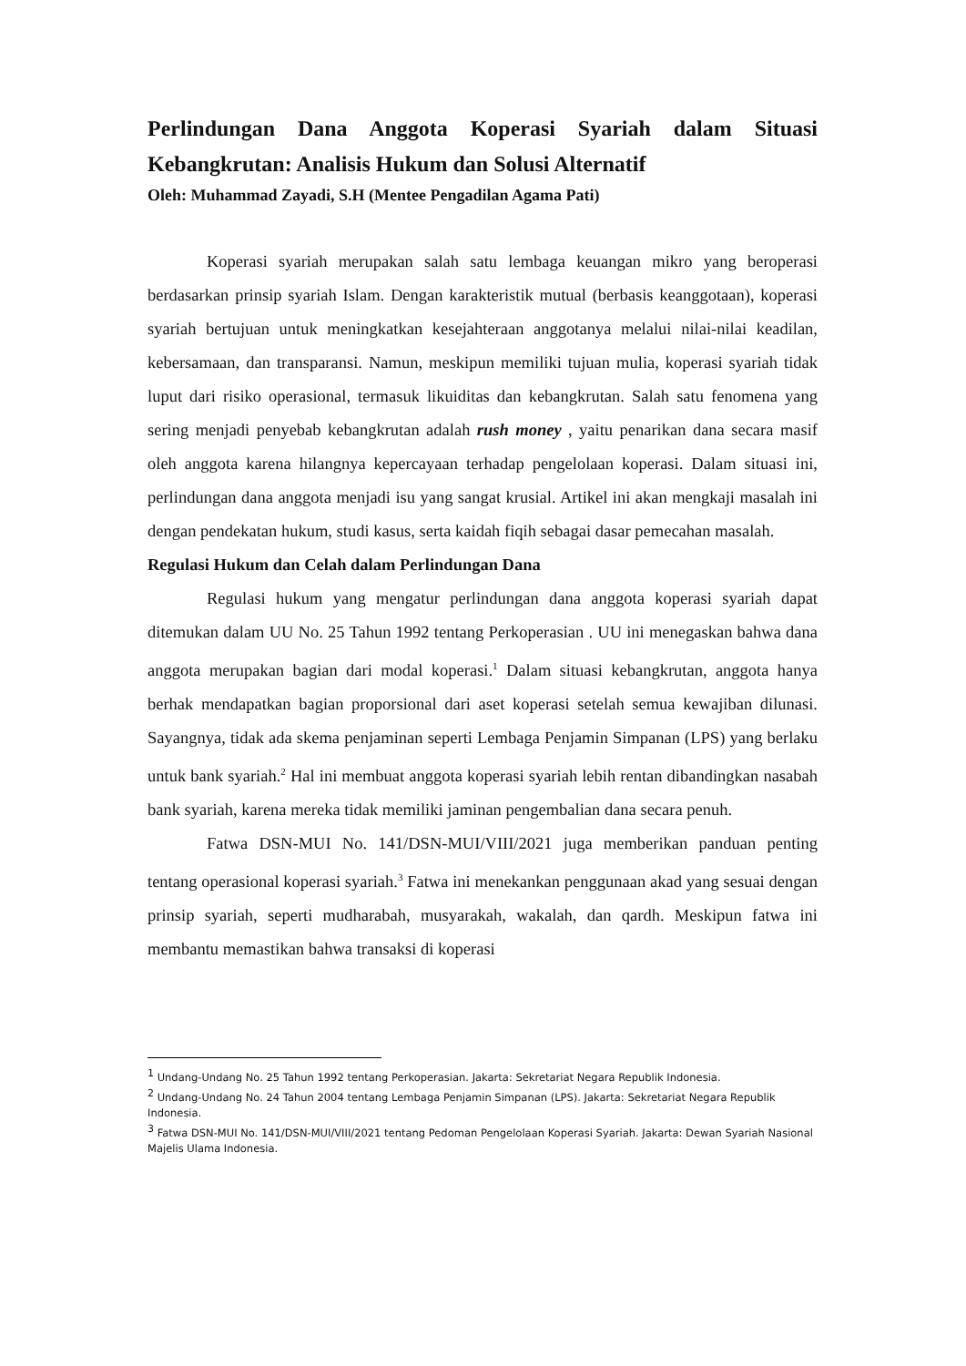Perlindungan Dana Anggota Koperasi Syariah dalam Situasi Kebangkrutan: Analisis Hukum dan Solusi Alternatif
Oleh: Muhammad Zayadi, S.H (Mentee Pengadilan Agama Pati)
Koperasi syariah merupakan salah satu lembaga keuangan mikro yang beroperasi berdasarkan prinsip syariah Islam. Dengan karakteristik mutual (berbasis keanggotaan), koperasi syariah bertujuan untuk meningkatkan kesejahteraan anggotanya melalui nilai-nilai keadilan, kebersamaan, dan transparansi. Namun, meskipun memiliki tujuan mulia, koperasi syariah tidak luput dari risiko operasional, termasuk likuiditas dan kebangkrutan. Salah satu fenomena yang sering menjadi penyebab kebangkrutan adalah rush money , yaitu penarikan dana secara masif oleh anggota karena hilangnya kepercayaan terhadap pengelolaan koperasi. Dalam situasi ini, perlindungan dana anggota menjadi isu yang sangat krusial. Artikel ini akan mengkaji masalah ini dengan pendekatan hukum, studi kasus, serta kaidah fiqih sebagai dasar pemecahan masalah.
Regulasi Hukum dan Celah dalam Perlindungan Dana
Regulasi hukum yang mengatur perlindungan dana anggota koperasi syariah dapat ditemukan dalam UU No. 25 Tahun 1992 tentang Perkoperasian . UU ini menegaskan bahwa dana anggota merupakan bagian dari modal koperasi.<sup>1</sup> Dalam situasi kebangkrutan, anggota hanya berhak mendapatkan bagian proporsional dari aset koperasi setelah semua kewajiban dilunasi. Sayangnya, tidak ada skema penjaminan seperti Lembaga Penjamin Simpanan (LPS) yang berlaku untuk bank syariah.<sup>2</sup> Hal ini membuat anggota koperasi syariah lebih rentan dibandingkan nasabah bank syariah, karena mereka tidak memiliki jaminan pengembalian dana secara penuh.
Fatwa DSN-MUI No. 141/DSN-MUI/VIII/2021 juga memberikan panduan penting tentang operasional koperasi syariah.<sup>3</sup> Fatwa ini menekankan penggunaan akad yang sesuai dengan prinsip syariah, seperti mudharabah, musyarakah, wakalah, dan qardh. Meskipun fatwa ini membantu memastikan bahwa transaksi di koperasi
<sup>1</sup> Undang-Undang No. 25 Tahun 1992 tentang Perkoperasian. Jakarta: Sekretariat Negara Republik Indonesia.
<sup>2</sup> Undang-Undang No. 24 Tahun 2004 tentang Lembaga Penjamin Simpanan (LPS). Jakarta: Sekretariat Negara Republik Indonesia.
<sup>3</sup> Fatwa DSN-MUI No. 141/DSN-MUI/VIII/2021 tentang Pedoman Pengelolaan Koperasi Syariah. Jakarta: Dewan Syariah Nasional Majelis Ulama Indonesia.